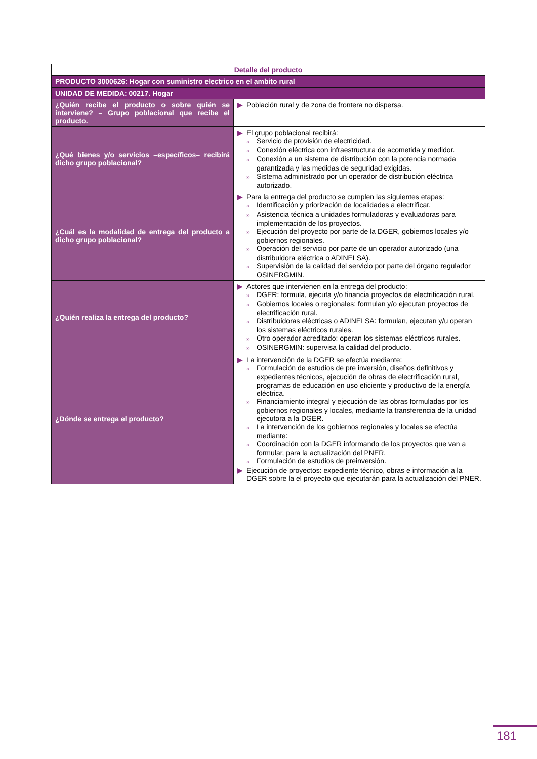| Detalle del producto | |
| --- | --- |
| PRODUCTO 3000626: Hogar con suministro electrico en el ambito rural | |
| UNIDAD DE MEDIDA: 00217. Hogar | |
| ¿Quién recibe el producto o sobre quién se interviene? – Grupo poblacional que recibe el producto. | ▶ Población rural y de zona de frontera no dispersa. |
| ¿Qué bienes y/o servicios –específicos– recibirá dicho grupo poblacional? | ▶ El grupo poblacional recibirá: » Servicio de provisión de electricidad. » Conexión eléctrica con infraestructura de acometida y medidor. » Conexión a un sistema de distribución con la potencia normada garantizada y las medidas de seguridad exigidas. » Sistema administrado por un operador de distribución eléctrica autorizado. |
| ¿Cuál es la modalidad de entrega del producto a dicho grupo poblacional? | ▶ Para la entrega del producto se cumplen las siguientes etapas: » Identificación y priorización de localidades a electrificar. » Asistencia técnica a unidades formuladoras y evaluadoras para implementación de los proyectos. » Ejecución del proyecto por parte de la DGER, gobiernos locales y/o gobiernos regionales. » Operación del servicio por parte de un operador autorizado (una distribuidora eléctrica o ADINELSA). » Supervisión de la calidad del servicio por parte del órgano regulador OSINERGMIN. |
| ¿Quién realiza la entrega del producto? | ▶ Actores que intervienen en la entrega del producto: » DGER: formula, ejecuta y/o financia proyectos de electrificación rural. » Gobiernos locales o regionales: formulan y/o ejecutan proyectos de electrificación rural. » Distribuidoras eléctricas o ADINELSA: formulan, ejecutan y/u operan los sistemas eléctricos rurales. » Otro operador acreditado: operan los sistemas eléctricos rurales. » OSINERGMIN: supervisa la calidad del producto. |
| ¿Dónde se entrega el producto? | ▶ La intervención de la DGER se efectúa mediante: » Formulación de estudios de pre inversión, diseños definitivos y expedientes técnicos, ejecución de obras de electrificación rural, programas de educación en uso eficiente y productivo de la energía eléctrica. » Financiamiento integral y ejecución de las obras formuladas por los gobiernos regionales y locales, mediante la transferencia de la unidad ejecutora a la DGER. » La intervención de los gobiernos regionales y locales se efectúa mediante: » Coordinación con la DGER informando de los proyectos que van a formular, para la actualización del PNER. » Formulación de estudios de preinversión. ▶ Ejecución de proyectos: expediente técnico, obras e información a la DGER sobre la el proyecto que ejecutarán para la actualización del PNER. |
181